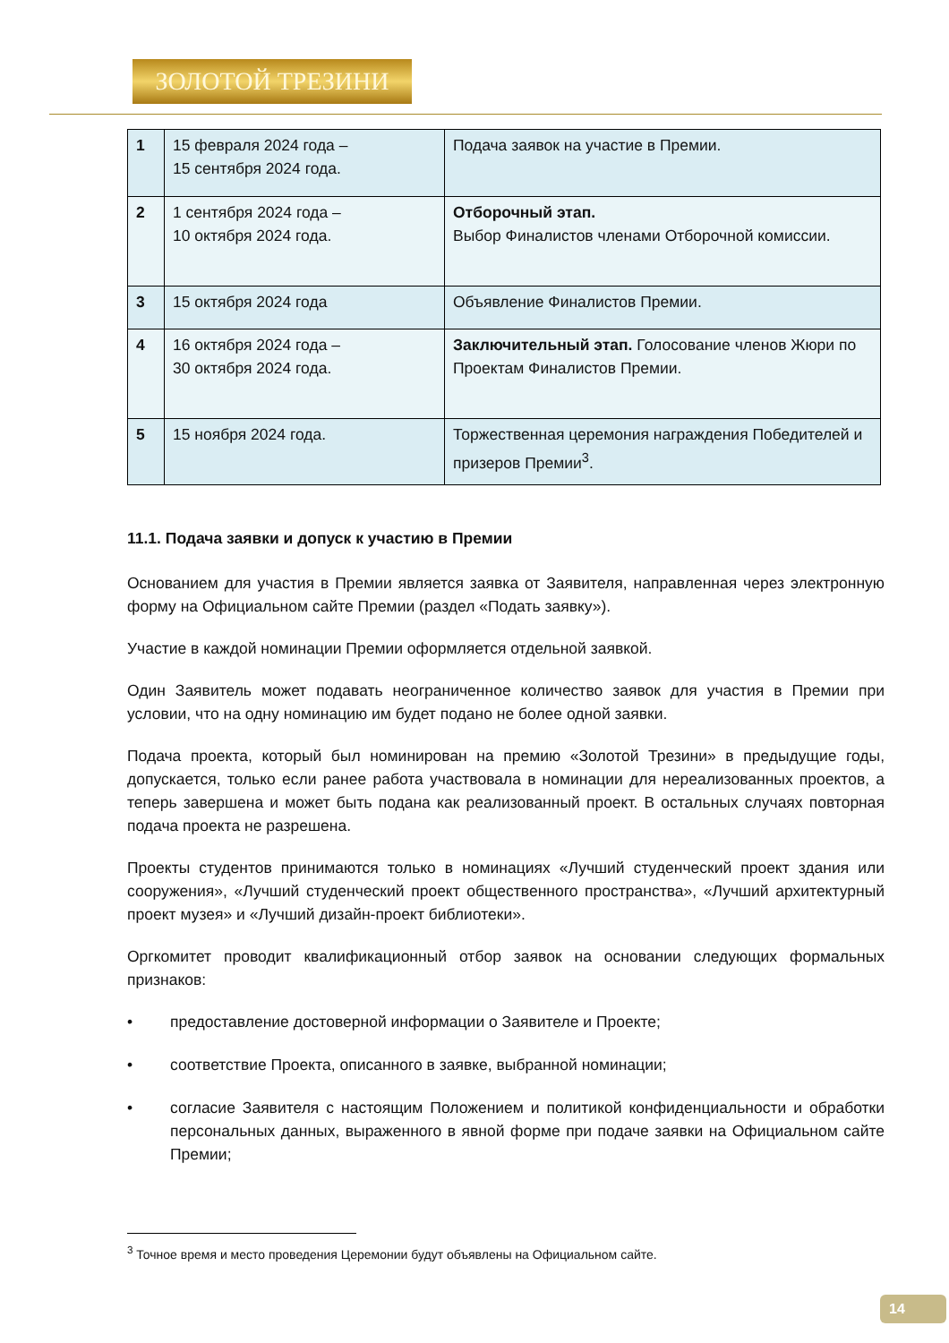ЗОЛОТОЙ ТРЕЗИНИ
| 1 | 15 февраля 2024 года – 15 сентября 2024 года. | Подача заявок на участие в Премии. |
| 2 | 1 сентября 2024 года – 10 октября 2024 года. | Отборочный этап. Выбор Финалистов членами Отборочной комиссии. |
| 3 | 15 октября 2024 года | Объявление Финалистов Премии. |
| 4 | 16 октября 2024 года – 30 октября 2024 года. | Заключительный этап. Голосование членов Жюри по Проектам Финалистов Премии. |
| 5 | 15 ноября 2024 года. | Торжественная церемония награждения Победителей и призеров Премии<sup>3</sup>. |
11.1. Подача заявки и допуск к участию в Премии
Основанием для участия в Премии является заявка от Заявителя, направленная через электронную форму на Официальном сайте Премии (раздел «Подать заявку»).
Участие в каждой номинации Премии оформляется отдельной заявкой.
Один Заявитель может подавать неограниченное количество заявок для участия в Премии при условии, что на одну номинацию им будет подано не более одной заявки.
Подача проекта, который был номинирован на премию «Золотой Трезини» в предыдущие годы, допускается, только если ранее работа участвовала в номинации для нереализованных проектов, а теперь завершена и может быть подана как реализованный проект. В остальных случаях повторная подача проекта не разрешена.
Проекты студентов принимаются только в номинациях «Лучший студенческий проект здания или сооружения», «Лучший студенческий проект общественного пространства», «Лучший архитектурный проект музея» и «Лучший дизайн-проект библиотеки».
Оргкомитет проводит квалификационный отбор заявок на основании следующих формальных признаков:
• предоставление достоверной информации о Заявителе и Проекте;
• соответствие Проекта, описанного в заявке, выбранной номинации;
• согласие Заявителя с настоящим Положением и политикой конфиденциальности и обработки персональных данных, выраженного в явной форме при подаче заявки на Официальном сайте Премии;
<sup>3</sup> Точное время и место проведения Церемонии будут объявлены на Официальном сайте.
14